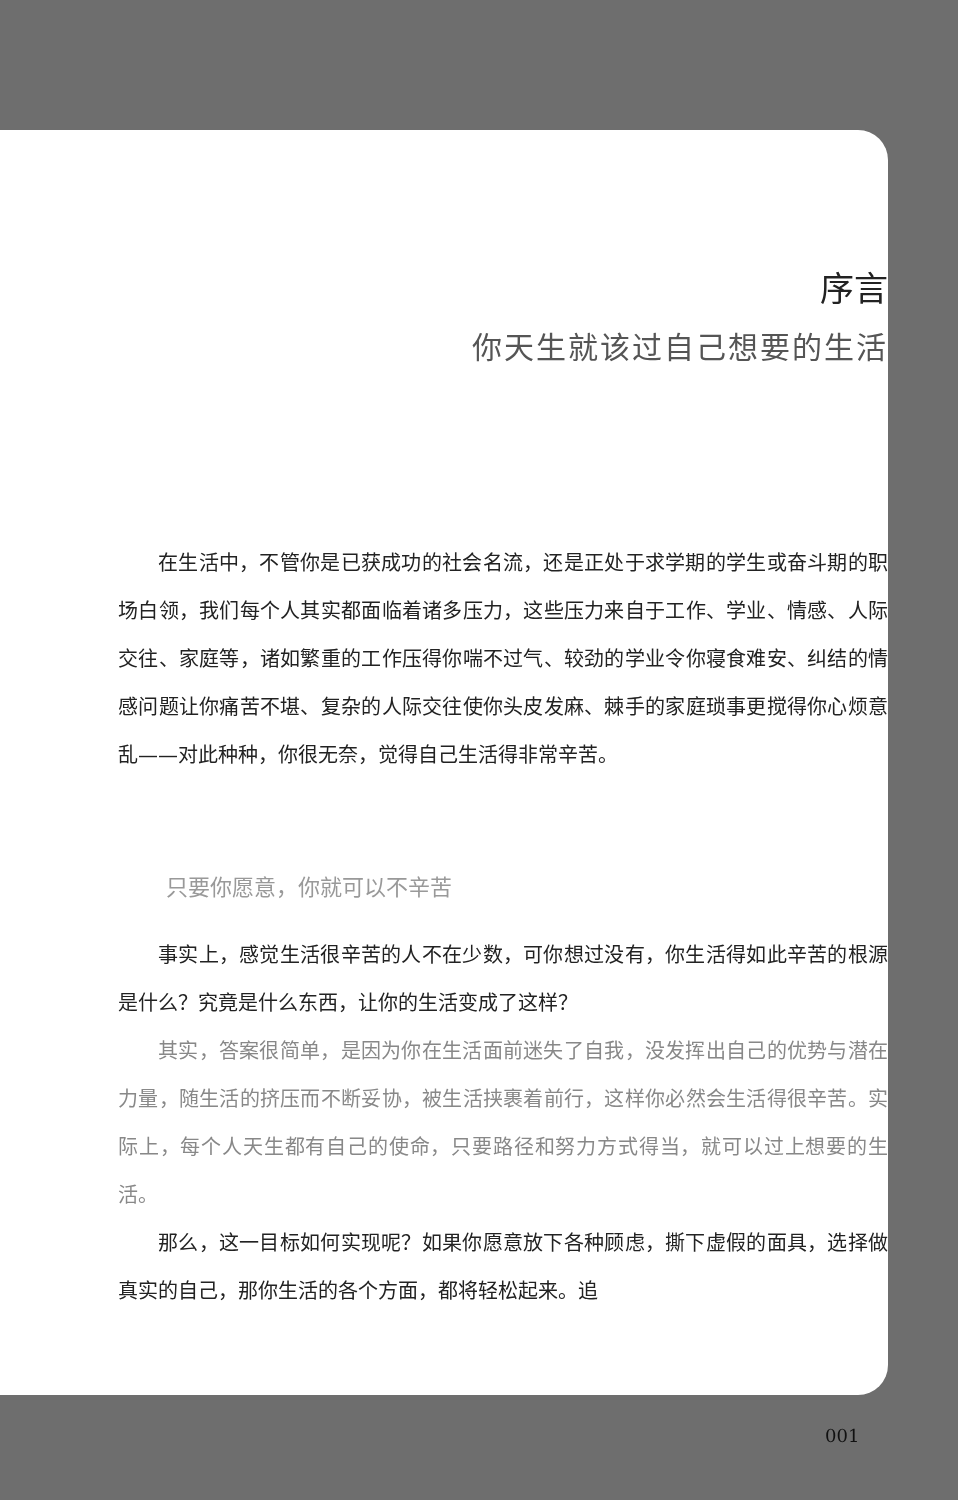序言
你天生就该过自己想要的生活
在生活中，不管你是已获成功的社会名流，还是正处于求学期的学生或奋斗期的职场白领，我们每个人其实都面临着诸多压力，这些压力来自于工作、学业、情感、人际交往、家庭等，诸如繁重的工作压得你喘不过气、较劲的学业令你寝食难安、纠结的情感问题让你痛苦不堪、复杂的人际交往使你头皮发麻、棘手的家庭琐事更搅得你心烦意乱——对此种种，你很无奈，觉得自己生活得非常辛苦。
只要你愿意，你就可以不辛苦
事实上，感觉生活很辛苦的人不在少数，可你想过没有，你生活得如此辛苦的根源是什么？究竟是什么东西，让你的生活变成了这样？
其实，答案很简单，是因为你在生活面前迷失了自我，没发挥出自己的优势与潜在力量，随生活的挤压而不断妥协，被生活挟裹着前行，这样你必然会生活得很辛苦。实际上，每个人天生都有自己的使命，只要路径和努力方式得当，就可以过上想要的生活。
那么，这一目标如何实现呢？如果你愿意放下各种顾虑，撕下虚假的面具，选择做真实的自己，那你生活的各个方面，都将轻松起来。追
001